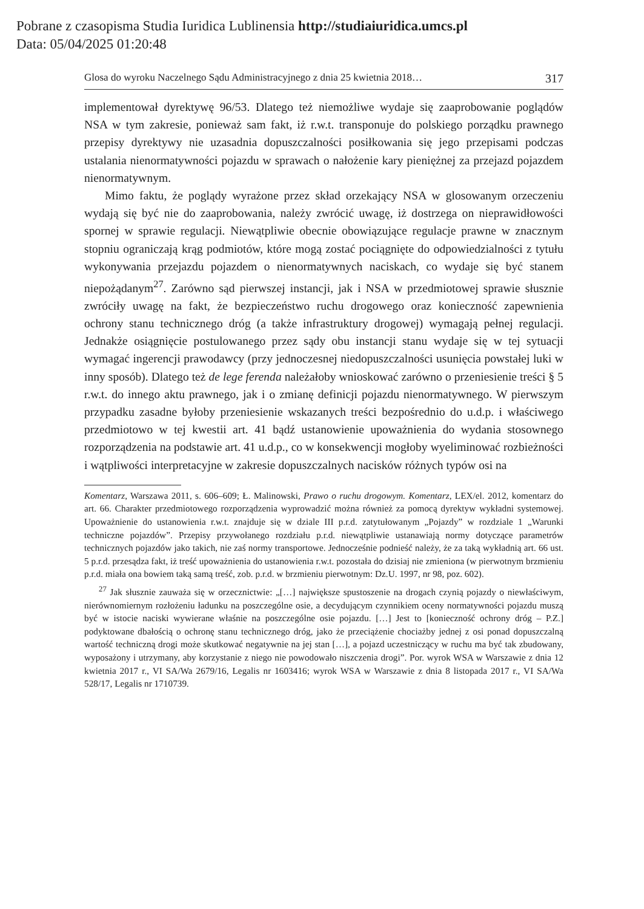Pobrane z czasopisma Studia Iuridica Lublinensia http://studiaiuridica.umcs.pl
Data: 05/04/2025 01:20:48
Glosa do wyroku Naczelnego Sądu Administracyjnego z dnia 25 kwietnia 2018… 317
implementował dyrektywę 96/53. Dlatego też niemożliwe wydaje się zaaprobowanie poglądów NSA w tym zakresie, ponieważ sam fakt, iż r.w.t. transponuje do polskiego porządku prawnego przepisy dyrektywy nie uzasadnia dopuszczalności posiłkowania się jego przepisami podczas ustalania nienormatywności pojazdu w sprawach o nałożenie kary pieniężnej za przejazd pojazdem nienormatywnym.
Mimo faktu, że poglądy wyrażone przez skład orzekający NSA w glosowanym orzeczeniu wydają się być nie do zaaprobowania, należy zwrócić uwagę, iż dostrzega on nieprawidłowości spornej w sprawie regulacji. Niewątpliwie obecnie obowiązujące regulacje prawne w znacznym stopniu ograniczają krąg podmiotów, które mogą zostać pociągnięte do odpowiedzialności z tytułu wykonywania przejazdu pojazdem o nienormatywnych naciskach, co wydaje się być stanem niepożądanym<sup>27</sup>. Zarówno sąd pierwszej instancji, jak i NSA w przedmiotowej sprawie słusznie zwróciły uwagę na fakt, że bezpieczeństwo ruchu drogowego oraz konieczność zapewnienia ochrony stanu technicznego dróg (a także infrastruktury drogowej) wymagają pełnej regulacji. Jednakże osiągnięcie postulowanego przez sądy obu instancji stanu wydaje się w tej sytuacji wymagać ingerencji prawodawcy (przy jednoczesnej niedopuszczalności usunięcia powstałej luki w inny sposób). Dlatego też de lege ferenda należałoby wnioskować zarówno o przeniesienie treści § 5 r.w.t. do innego aktu prawnego, jak i o zmianę definicji pojazdu nienormatywnego. W pierwszym przypadku zasadne byłoby przeniesienie wskazanych treści bezpośrednio do u.d.p. i właściwego przedmiotowo w tej kwestii art. 41 bądź ustanowienie upoważnienia do wydania stosownego rozporządzenia na podstawie art. 41 u.d.p., co w konsekwencji mogłoby wyeliminować rozbieżności i wątpliwości interpretacyjne w zakresie dopuszczalnych nacisków różnych typów osi na
Komentarz, Warszawa 2011, s. 606–609; Ł. Malinowski, Prawo o ruchu drogowym. Komentarz, LEX/el. 2012, komentarz do art. 66. Charakter przedmiotowego rozporządzenia wyprowadzić można również za pomocą dyrektyw wykładni systemowej. Upoważnienie do ustanowienia r.w.t. znajduje się w dziale III p.r.d. zatytułowanym „Pojazdy” w rozdziale 1 „Warunki techniczne pojazdów”. Przepisy przywołanego rozdziału p.r.d. niewątpliwie ustanawiają normy dotyczące parametrów technicznych pojazdów jako takich, nie zaś normy transportowe. Jednocześnie podnieść należy, że za taką wykładnią art. 66 ust. 5 p.r.d. przesądza fakt, iż treść upoważnienia do ustanowienia r.w.t. pozostała do dzisiaj nie zmieniona (w pierwotnym brzmieniu p.r.d. miała ona bowiem taką samą treść, zob. p.r.d. w brzmieniu pierwotnym: Dz.U. 1997, nr 98, poz. 602).
<sup>27</sup> Jak słusznie zauważa się w orzecznictwie: „[…] największe spustoszenie na drogach czynią pojazdy o niewłaściwym, nierównomiernym rozłożeniu ładunku na poszczególne osie, a decydującym czynnikiem oceny normatywności pojazdu muszą być w istocie naciski wywierane właśnie na poszczególne osie pojazdu. […] Jest to [konieczność ochrony dróg – P.Z.] podyktowane dbałością o ochronę stanu technicznego dróg, jako że przeciążenie chociażby jednej z osi ponad dopuszczalną wartość techniczną drogi może skutkować negatywnie na jej stan […], a pojazd uczestniczący w ruchu ma być tak zbudowany, wyposażony i utrzymany, aby korzystanie z niego nie powodowało niszczenia drogi”. Por. wyrok WSA w Warszawie z dnia 12 kwietnia 2017 r., VI SA/Wa 2679/16, Legalis nr 1603416; wyrok WSA w Warszawie z dnia 8 listopada 2017 r., VI SA/Wa 528/17, Legalis nr 1710739.